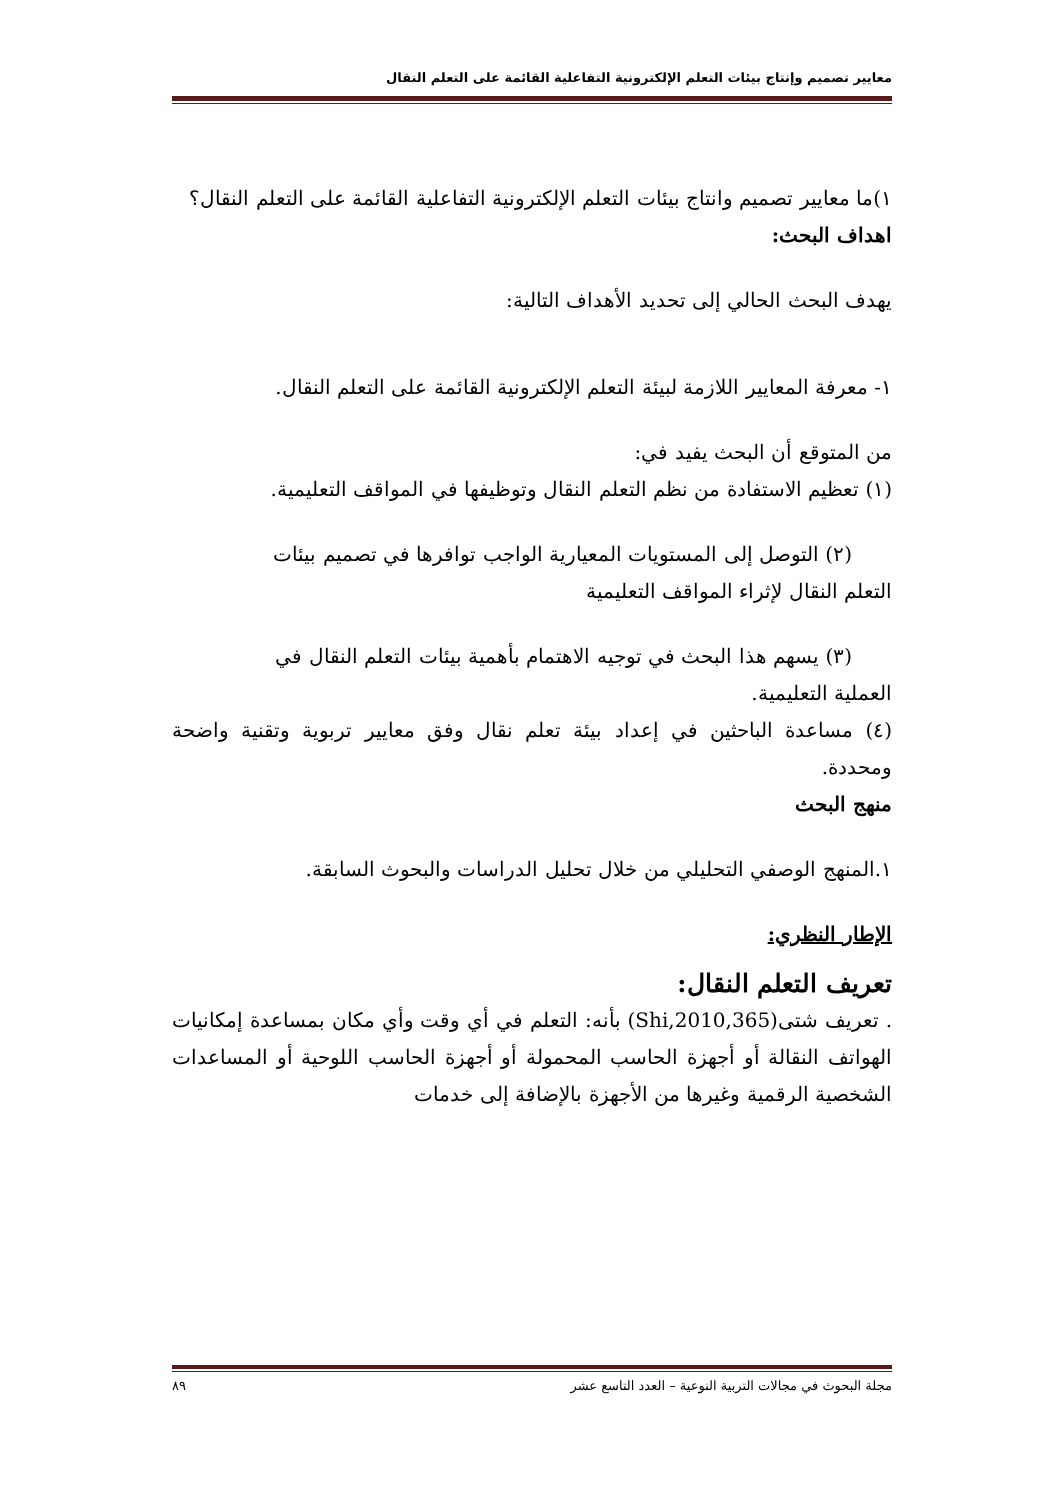معايير تصميم وإنتاج بيئات التعلم الإلكترونية التفاعلية القائمة على التعلم النقال
١)ما معايير تصميم وانتاج بيئات التعلم الإلكترونية التفاعلية القائمة على التعلم النقال؟
اهداف البحث:
يهدف البحث الحالي إلى تحديد الأهداف التالية:
١- معرفة المعايير اللازمة لبيئة التعلم الإلكترونية القائمة على التعلم النقال.
من المتوقع أن البحث يفيد في:
(١) تعظيم الاستفادة من نظم التعلم النقال وتوظيفها في المواقف التعليمية.
(٢) التوصل إلى المستويات المعيارية الواجب توافرها في تصميم بيئات
التعلم النقال لإثراء المواقف التعليمية
(٣) يسهم هذا البحث في توجيه الاهتمام بأهمية بيئات التعلم النقال في
العملية التعليمية.
(٤) مساعدة الباحثين في إعداد بيئة تعلم نقال وفق معايير تربوية وتقنية واضحة ومحددة.
منهج البحث
١.المنهج الوصفي التحليلي من خلال تحليل الدراسات والبحوث السابقة.
الإطار النظري:
تعريف التعلم النقال:
. تعريف شتى(Shi,2010,365) بأنه: التعلم في أي وقت وأي مكان بمساعدة إمكانيات الهواتف النقالة أو أجهزة الحاسب المحمولة أو أجهزة الحاسب اللوحية أو المساعدات الشخصية الرقمية وغيرها من الأجهزة بالإضافة إلى خدمات
مجلة البحوث في مجالات التربية النوعية – العدد التاسع عشر ٨٩